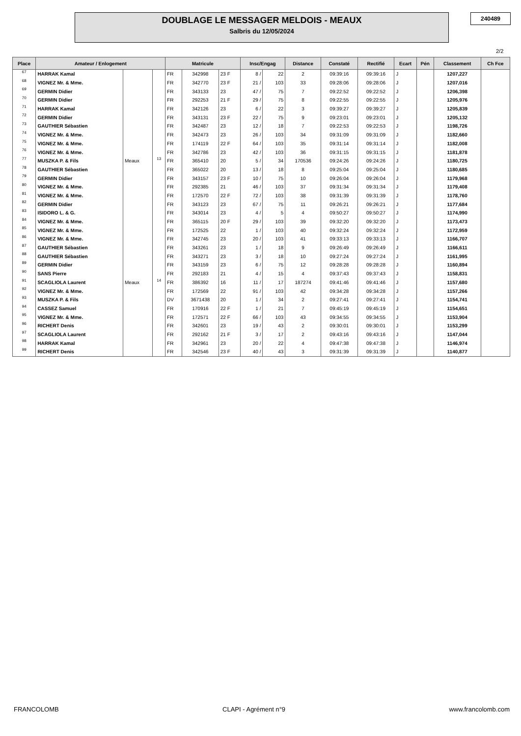DOUBLAGE LE MESSAGER MELDOIS - MEAUX
Salbris du 12/05/2024
240489
2/2
| Place | Amateur / Enlogement | | | Matricule | | | Insc/Engag | | Distance | Constaté | Rectifié | Ecart | Pén | Classement | Ch Fce |
| --- | --- | --- | --- | --- | --- | --- | --- | --- | --- | --- | --- | --- | --- | --- | --- |
| 67 | HARRAK Kamal | | | FR | 342998 | 23 F | 8 / | 22 | 2 | 09:39:16 | 09:39:16 | J | | 1207,227 | |
| 68 | VIGNEZ Mr. & Mme. | | | FR | 342770 | 23 F | 21 / | 103 | 33 | 09:28:06 | 09:28:06 | J | | 1207,016 | |
| 69 | GERMIN Didier | | | FR | 343133 | 23 | 47 / | 75 | 7 | 09:22:52 | 09:22:52 | J | | 1206,398 | |
| 70 | GERMIN Didier | | | FR | 292253 | 21 F | 29 / | 75 | 8 | 09:22:55 | 09:22:55 | J | | 1205,976 | |
| 71 | HARRAK Kamal | | | FR | 342126 | 23 | 6 / | 22 | 3 | 09:39:27 | 09:39:27 | J | | 1205,839 | |
| 72 | GERMIN Didier | | | FR | 343131 | 23 F | 22 / | 75 | 9 | 09:23:01 | 09:23:01 | J | | 1205,132 | |
| 73 | GAUTHIER Sébastien | | | FR | 342487 | 23 | 12 / | 18 | 7 | 09:22:53 | 09:22:53 | J | | 1198,726 | |
| 74 | VIGNEZ Mr. & Mme. | | | FR | 342473 | 23 | 26 / | 103 | 34 | 09:31:09 | 09:31:09 | J | | 1182,660 | |
| 75 | VIGNEZ Mr. & Mme. | | | FR | 174119 | 22 F | 64 / | 103 | 35 | 09:31:14 | 09:31:14 | J | | 1182,008 | |
| 76 | VIGNEZ Mr. & Mme. | | | FR | 342786 | 23 | 42 / | 103 | 36 | 09:31:15 | 09:31:15 | J | | 1181,878 | |
| 77 | MUSZKA P. & Fils | Meaux | 13 | FR | 365410 | 20 | 5 / | 34 | 170536 | 09:24:26 | 09:24:26 | J | | 1180,725 | |
| 78 | GAUTHIER Sébastien | | | FR | 365022 | 20 | 13 / | 18 | 8 | 09:25:04 | 09:25:04 | J | | 1180,685 | |
| 79 | GERMIN Didier | | | FR | 343157 | 23 F | 10 / | 75 | 10 | 09:26:04 | 09:26:04 | J | | 1179,968 | |
| 80 | VIGNEZ Mr. & Mme. | | | FR | 292385 | 21 | 46 / | 103 | 37 | 09:31:34 | 09:31:34 | J | | 1179,408 | |
| 81 | VIGNEZ Mr. & Mme. | | | FR | 172570 | 22 F | 72 / | 103 | 38 | 09:31:39 | 09:31:39 | J | | 1178,760 | |
| 82 | GERMIN Didier | | | FR | 343123 | 23 | 67 / | 75 | 11 | 09:26:21 | 09:26:21 | J | | 1177,684 | |
| 83 | ISIDORO L. & G. | | | FR | 343014 | 23 | 4 / | 5 | 4 | 09:50:27 | 09:50:27 | J | | 1174,990 | |
| 84 | VIGNEZ Mr. & Mme. | | | FR | 365115 | 20 F | 29 / | 103 | 39 | 09:32:20 | 09:32:20 | J | | 1173,473 | |
| 85 | VIGNEZ Mr. & Mme. | | | FR | 172525 | 22 | 1 / | 103 | 40 | 09:32:24 | 09:32:24 | J | | 1172,959 | |
| 86 | VIGNEZ Mr. & Mme. | | | FR | 342745 | 23 | 20 / | 103 | 41 | 09:33:13 | 09:33:13 | J | | 1166,707 | |
| 87 | GAUTHIER Sébastien | | | FR | 343261 | 23 | 1 / | 18 | 9 | 09:26:49 | 09:26:49 | J | | 1166,611 | |
| 88 | GAUTHIER Sébastien | | | FR | 343271 | 23 | 3 / | 18 | 10 | 09:27:24 | 09:27:24 | J | | 1161,995 | |
| 89 | GERMIN Didier | | | FR | 343159 | 23 | 6 / | 75 | 12 | 09:28:28 | 09:28:28 | J | | 1160,894 | |
| 90 | SANS Pierre | | | FR | 292183 | 21 | 4 / | 15 | 4 | 09:37:43 | 09:37:43 | J | | 1158,831 | |
| 91 | SCAGLIOLA Laurent | Meaux | 14 | FR | 386392 | 16 | 11 / | 17 | 187274 | 09:41:46 | 09:41:46 | J | | 1157,680 | |
| 92 | VIGNEZ Mr. & Mme. | | | FR | 172569 | 22 | 91 / | 103 | 42 | 09:34:28 | 09:34:28 | J | | 1157,266 | |
| 93 | MUSZKA P. & Fils | | | DV | 3671438 | 20 | 1 / | 34 | 2 | 09:27:41 | 09:27:41 | J | | 1154,741 | |
| 94 | CASSEZ Samuel | | | FR | 170916 | 22 F | 1 / | 21 | 7 | 09:45:19 | 09:45:19 | J | | 1154,651 | |
| 95 | VIGNEZ Mr. & Mme. | | | FR | 172571 | 22 F | 66 / | 103 | 43 | 09:34:55 | 09:34:55 | J | | 1153,904 | |
| 96 | RICHERT Denis | | | FR | 342601 | 23 | 19 / | 43 | 2 | 09:30:01 | 09:30:01 | J | | 1153,299 | |
| 97 | SCAGLIOLA Laurent | | | FR | 292162 | 21 F | 3 / | 17 | 2 | 09:43:16 | 09:43:16 | J | | 1147,044 | |
| 98 | HARRAK Kamal | | | FR | 342961 | 23 | 20 / | 22 | 4 | 09:47:38 | 09:47:38 | J | | 1146,974 | |
| 99 | RICHERT Denis | | | FR | 342546 | 23 F | 40 / | 43 | 3 | 09:31:39 | 09:31:39 | J | | 1140,877 | |
FRANCOLOMB CLAPI - Agrément n°9 www.francolomb.com